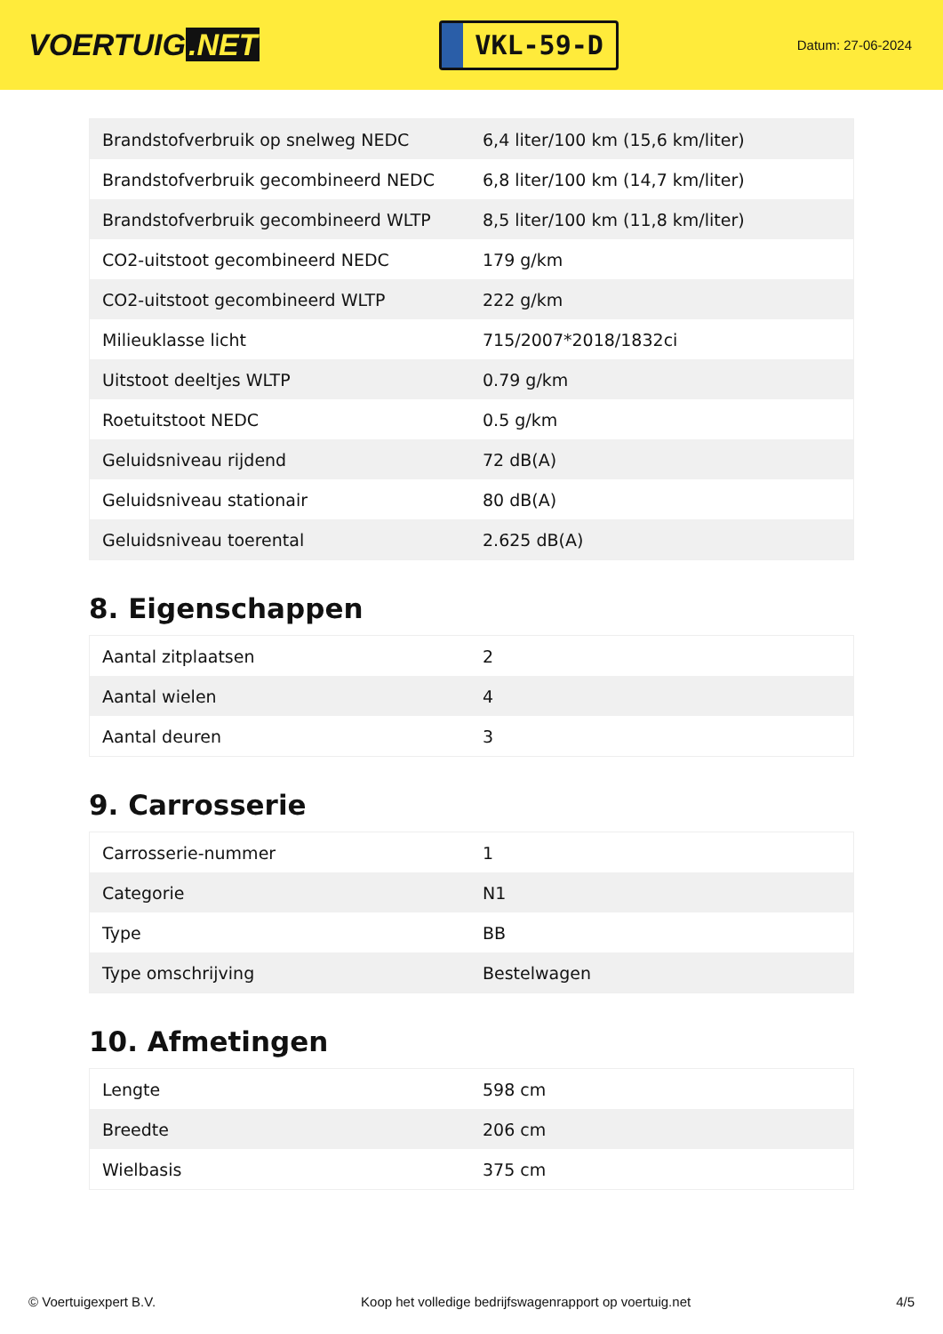VOERTUIG.NET
VKL-59-D
Datum: 27-06-2024
| Brandstofverbruik op snelweg NEDC | 6,4 liter/100 km (15,6 km/liter) |
| Brandstofverbruik gecombineerd NEDC | 6,8 liter/100 km (14,7 km/liter) |
| Brandstofverbruik gecombineerd WLTP | 8,5 liter/100 km (11,8 km/liter) |
| CO2-uitstoot gecombineerd NEDC | 179 g/km |
| CO2-uitstoot gecombineerd WLTP | 222 g/km |
| Milieuklasse licht | 715/2007*2018/1832ci |
| Uitstoot deeltjes WLTP | 0.79 g/km |
| Roetuitstoot NEDC | 0.5 g/km |
| Geluidsniveau rijdend | 72 dB(A) |
| Geluidsniveau stationair | 80 dB(A) |
| Geluidsniveau toerental | 2.625 dB(A) |
8. Eigenschappen
| Aantal zitplaatsen | 2 |
| Aantal wielen | 4 |
| Aantal deuren | 3 |
9. Carrosserie
| Carrosserie-nummer | 1 |
| Categorie | N1 |
| Type | BB |
| Type omschrijving | Bestelwagen |
10. Afmetingen
| Lengte | 598 cm |
| Breedte | 206 cm |
| Wielbasis | 375 cm |
© Voertuigexpert B.V. Koop het volledige bedrijfswagenrapport op voertuig.net 4/5